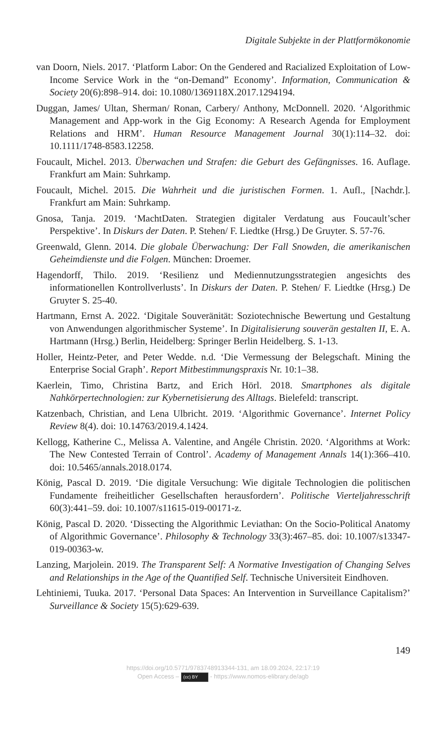Digitale Subjekte in der Plattformökonomie
van Doorn, Niels. 2017. ‘Platform Labor: On the Gendered and Racialized Exploitation of Low-Income Service Work in the “on-Demand” Economy’. Information, Communication & Society 20(6):898–914. doi: 10.1080/1369118X.2017.1294194.
Duggan, James/ Ultan, Sherman/ Ronan, Carbery/ Anthony, McDonnell. 2020. ‘Algorithmic Management and App-work in the Gig Economy: A Research Agenda for Employment Relations and HRM’. Human Resource Management Journal 30(1):114–32. doi: 10.1111/1748-8583.12258.
Foucault, Michel. 2013. Überwachen und Strafen: die Geburt des Gefängnisses. 16. Auflage. Frankfurt am Main: Suhrkamp.
Foucault, Michel. 2015. Die Wahrheit und die juristischen Formen. 1. Aufl., [Nachdr.]. Frankfurt am Main: Suhrkamp.
Gnosa, Tanja. 2019. ‘MachtDaten. Strategien digitaler Verdatung aus Foucault’scher Perspektive’. In Diskurs der Daten. P. Stehen/ F. Liedtke (Hrsg.) De Gruyter. S. 57-76.
Greenwald, Glenn. 2014. Die globale Überwachung: Der Fall Snowden, die amerikanischen Geheimdienste und die Folgen. München: Droemer.
Hagendorff, Thilo. 2019. ‘Resilienz und Mediennutzungsstrategien angesichts des informationellen Kontrollverlusts’. In Diskurs der Daten. P. Stehen/ F. Liedtke (Hrsg.) De Gruyter S. 25-40.
Hartmann, Ernst A. 2022. ‘Digitale Souveränität: Soziotechnische Bewertung und Gestaltung von Anwendungen algorithmischer Systeme’. In Digitalisierung souverän gestalten II, E. A. Hartmann (Hrsg.) Berlin, Heidelberg: Springer Berlin Heidelberg. S. 1-13.
Holler, Heintz-Peter, and Peter Wedde. n.d. ‘Die Vermessung der Belegschaft. Mining the Enterprise Social Graph’. Report Mitbestimmungspraxis Nr. 10:1–38.
Kaerlein, Timo, Christina Bartz, and Erich Hörl. 2018. Smartphones als digitale Nahkörpertechnologien: zur Kybernetisierung des Alltags. Bielefeld: transcript.
Katzenbach, Christian, and Lena Ulbricht. 2019. ‘Algorithmic Governance’. Internet Policy Review 8(4). doi: 10.14763/2019.4.1424.
Kellogg, Katherine C., Melissa A. Valentine, and Angéle Christin. 2020. ‘Algorithms at Work: The New Contested Terrain of Control’. Academy of Management Annals 14(1):366–410. doi: 10.5465/annals.2018.0174.
König, Pascal D. 2019. ‘Die digitale Versuchung: Wie digitale Technologien die politischen Fundamente freiheitlicher Gesellschaften herausfordern’. Politische Vierteljahresschrift 60(3):441–59. doi: 10.1007/s11615-019-00171-z.
König, Pascal D. 2020. ‘Dissecting the Algorithmic Leviathan: On the Socio-Political Anatomy of Algorithmic Governance’. Philosophy & Technology 33(3):467–85. doi: 10.1007/s13347-019-00363-w.
Lanzing, Marjolein. 2019. The Transparent Self: A Normative Investigation of Changing Selves and Relationships in the Age of the Quantified Self. Technische Universiteit Eindhoven.
Lehtiniemi, Tuuka. 2017. ‘Personal Data Spaces: An Intervention in Surveillance Capitalism?’ Surveillance & Society 15(5):629-639.
149
https://doi.org/10.5771/9783748913344-131, am 18.09.2024, 22:17:19
Open Access – (cc) BY - https://www.nomos-elibrary.de/agb